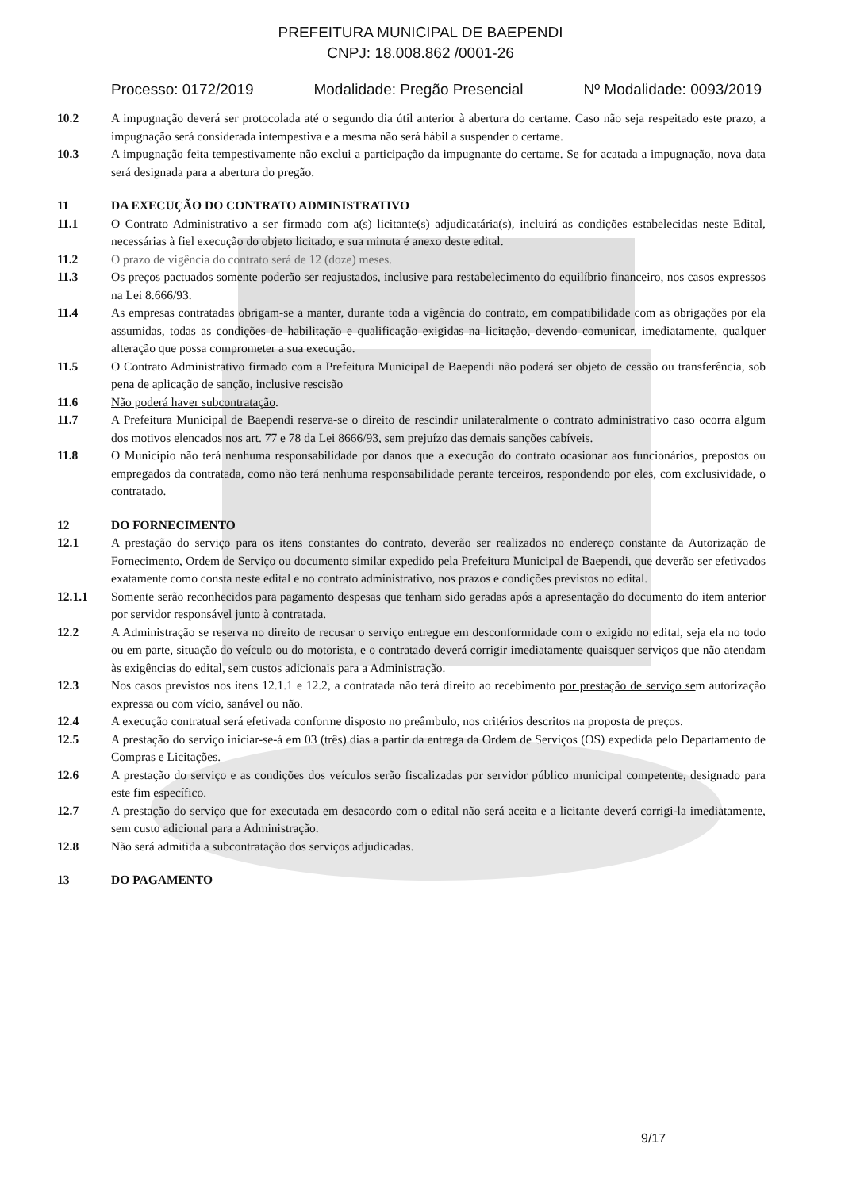PREFEITURA MUNICIPAL DE BAEPENDI
CNPJ: 18.008.862 /0001-26
Processo: 0172/2019 Modalidade: Pregão Presencial Nº Modalidade: 0093/2019
10.2 A impugnação deverá ser protocolada até o segundo dia útil anterior à abertura do certame. Caso não seja respeitado este prazo, a impugnação será considerada intempestiva e a mesma não será hábil a suspender o certame.
10.3 A impugnação feita tempestivamente não exclui a participação da impugnante do certame. Se for acatada a impugnação, nova data será designada para a abertura do pregão.
11 DA EXECUÇÃO DO CONTRATO ADMINISTRATIVO
11.1 O Contrato Administrativo a ser firmado com a(s) licitante(s) adjudicatária(s), incluirá as condições estabelecidas neste Edital, necessárias à fiel execução do objeto licitado, e sua minuta é anexo deste edital.
11.2 O prazo de vigência do contrato será de 12 (doze) meses.
11.3 Os preços pactuados somente poderão ser reajustados, inclusive para restabelecimento do equilíbrio financeiro, nos casos expressos na Lei 8.666/93.
11.4 As empresas contratadas obrigam-se a manter, durante toda a vigência do contrato, em compatibilidade com as obrigações por ela assumidas, todas as condições de habilitação e qualificação exigidas na licitação, devendo comunicar, imediatamente, qualquer alteração que possa comprometer a sua execução.
11.5 O Contrato Administrativo firmado com a Prefeitura Municipal de Baependi não poderá ser objeto de cessão ou transferência, sob pena de aplicação de sanção, inclusive rescisão
11.6 Não poderá haver subcontratação.
11.7 A Prefeitura Municipal de Baependi reserva-se o direito de rescindir unilateralmente o contrato administrativo caso ocorra algum dos motivos elencados nos art. 77 e 78 da Lei 8666/93, sem prejuízo das demais sanções cabíveis.
11.8 O Município não terá nenhuma responsabilidade por danos que a execução do contrato ocasionar aos funcionários, prepostos ou empregados da contratada, como não terá nenhuma responsabilidade perante terceiros, respondendo por eles, com exclusividade, o contratado.
12 DO FORNECIMENTO
12.1 A prestação do serviço para os itens constantes do contrato, deverão ser realizados no endereço constante da Autorização de Fornecimento, Ordem de Serviço ou documento similar expedido pela Prefeitura Municipal de Baependi, que deverão ser efetivados exatamente como consta neste edital e no contrato administrativo, nos prazos e condições previstos no edital.
12.1.1 Somente serão reconhecidos para pagamento despesas que tenham sido geradas após a apresentação do documento do item anterior por servidor responsável junto à contratada.
12.2 A Administração se reserva no direito de recusar o serviço entregue em desconformidade com o exigido no edital, seja ela no todo ou em parte, situação do veículo ou do motorista, e o contratado deverá corrigir imediatamente quaisquer serviços que não atendam às exigências do edital, sem custos adicionais para a Administração.
12.3 Nos casos previstos nos itens 12.1.1 e 12.2, a contratada não terá direito ao recebimento por prestação de serviço sem autorização expressa ou com vício, sanável ou não.
12.4 A execução contratual será efetivada conforme disposto no preâmbulo, nos critérios descritos na proposta de preços.
12.5 A prestação do serviço iniciar-se-á em 03 (três) dias a partir da entrega da Ordem de Serviços (OS) expedida pelo Departamento de Compras e Licitações.
12.6 A prestação do serviço e as condições dos veículos serão fiscalizadas por servidor público municipal competente, designado para este fim específico.
12.7 A prestação do serviço que for executada em desacordo com o edital não será aceita e a licitante deverá corrigi-la imediatamente, sem custo adicional para a Administração.
12.8 Não será admitida a subcontratação dos serviços adjudicadas.
13 DO PAGAMENTO
9/17